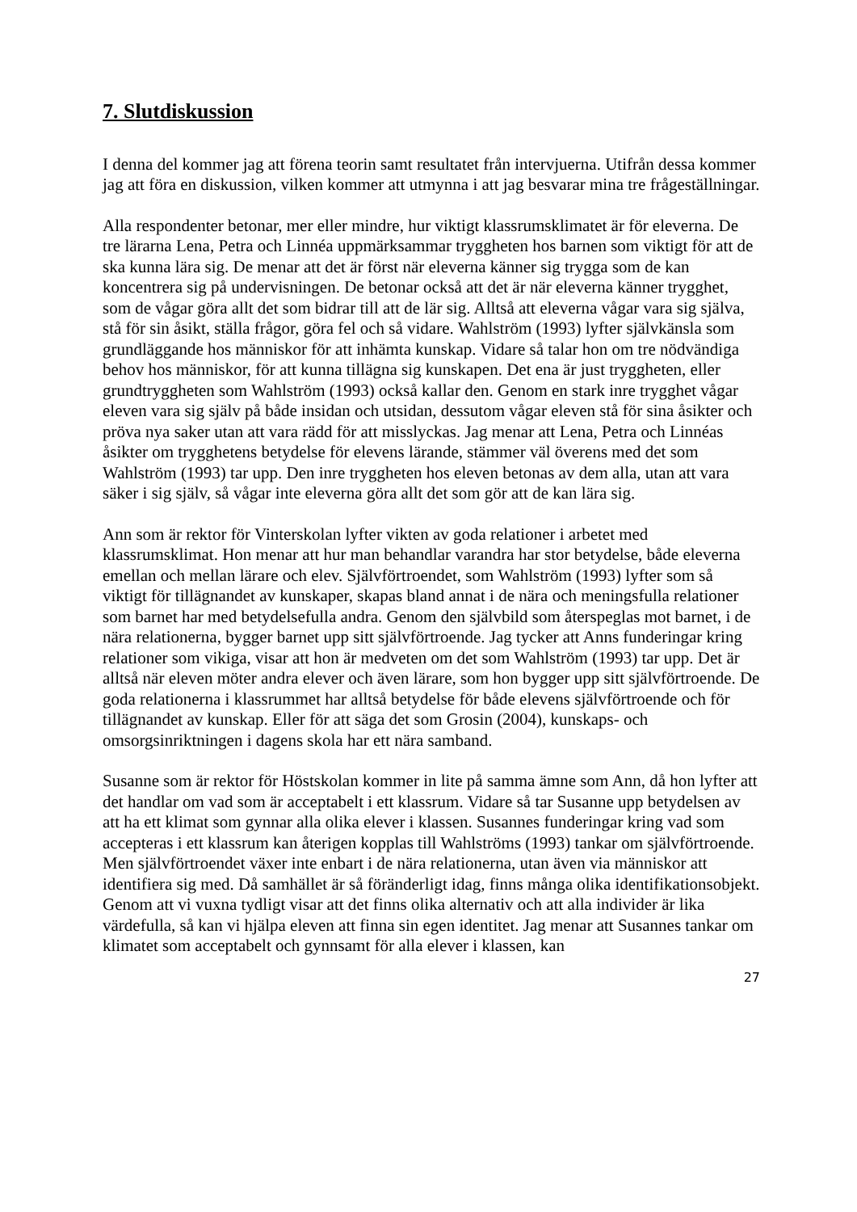7. Slutdiskussion
I denna del kommer jag att förena teorin samt resultatet från intervjuerna. Utifrån dessa kommer jag att föra en diskussion, vilken kommer att utmynna i att jag besvarar mina tre frågeställningar.
Alla respondenter betonar, mer eller mindre, hur viktigt klassrumsklimatet är för eleverna. De tre lärarna Lena, Petra och Linnéa uppmärksammar tryggheten hos barnen som viktigt för att de ska kunna lära sig. De menar att det är först när eleverna känner sig trygga som de kan koncentrera sig på undervisningen. De betonar också att det är när eleverna känner trygghet, som de vågar göra allt det som bidrar till att de lär sig. Alltså att eleverna vågar vara sig själva, stå för sin åsikt, ställa frågor, göra fel och så vidare. Wahlström (1993) lyfter självkänsla som grundläggande hos människor för att inhämta kunskap. Vidare så talar hon om tre nödvändiga behov hos människor, för att kunna tillägna sig kunskapen. Det ena är just tryggheten, eller grundtryggheten som Wahlström (1993) också kallar den. Genom en stark inre trygghet vågar eleven vara sig själv på både insidan och utsidan, dessutom vågar eleven stå för sina åsikter och pröva nya saker utan att vara rädd för att misslyckas. Jag menar att Lena, Petra och Linnéas åsikter om trygghetens betydelse för elevens lärande, stämmer väl överens med det som Wahlström (1993) tar upp. Den inre tryggheten hos eleven betonas av dem alla, utan att vara säker i sig själv, så vågar inte eleverna göra allt det som gör att de kan lära sig.
Ann som är rektor för Vinterskolan lyfter vikten av goda relationer i arbetet med klassrumsklimat. Hon menar att hur man behandlar varandra har stor betydelse, både eleverna emellan och mellan lärare och elev. Självförtroendet, som Wahlström (1993) lyfter som så viktigt för tillägnandet av kunskaper, skapas bland annat i de nära och meningsfulla relationer som barnet har med betydelsefulla andra. Genom den självbild som återspeglas mot barnet, i de nära relationerna, bygger barnet upp sitt självförtroende. Jag tycker att Anns funderingar kring relationer som vikiga, visar att hon är medveten om det som Wahlström (1993) tar upp. Det är alltså när eleven möter andra elever och även lärare, som hon bygger upp sitt självförtroende. De goda relationerna i klassrummet har alltså betydelse för både elevens självförtroende och för tillägnandet av kunskap. Eller för att säga det som Grosin (2004), kunskaps- och omsorgsinriktningen i dagens skola har ett nära samband.
Susanne som är rektor för Höstskolan kommer in lite på samma ämne som Ann, då hon lyfter att det handlar om vad som är acceptabelt i ett klassrum. Vidare så tar Susanne upp betydelsen av att ha ett klimat som gynnar alla olika elever i klassen. Susannes funderingar kring vad som accepteras i ett klassrum kan återigen kopplas till Wahlströms (1993) tankar om självförtroende. Men självförtroendet växer inte enbart i de nära relationerna, utan även via människor att identifiera sig med. Då samhället är så föränderligt idag, finns många olika identifikationsobjekt. Genom att vi vuxna tydligt visar att det finns olika alternativ och att alla individer är lika värdefulla, så kan vi hjälpa eleven att finna sin egen identitet. Jag menar att Susannes tankar om klimatet som acceptabelt och gynnsamt för alla elever i klassen, kan
27